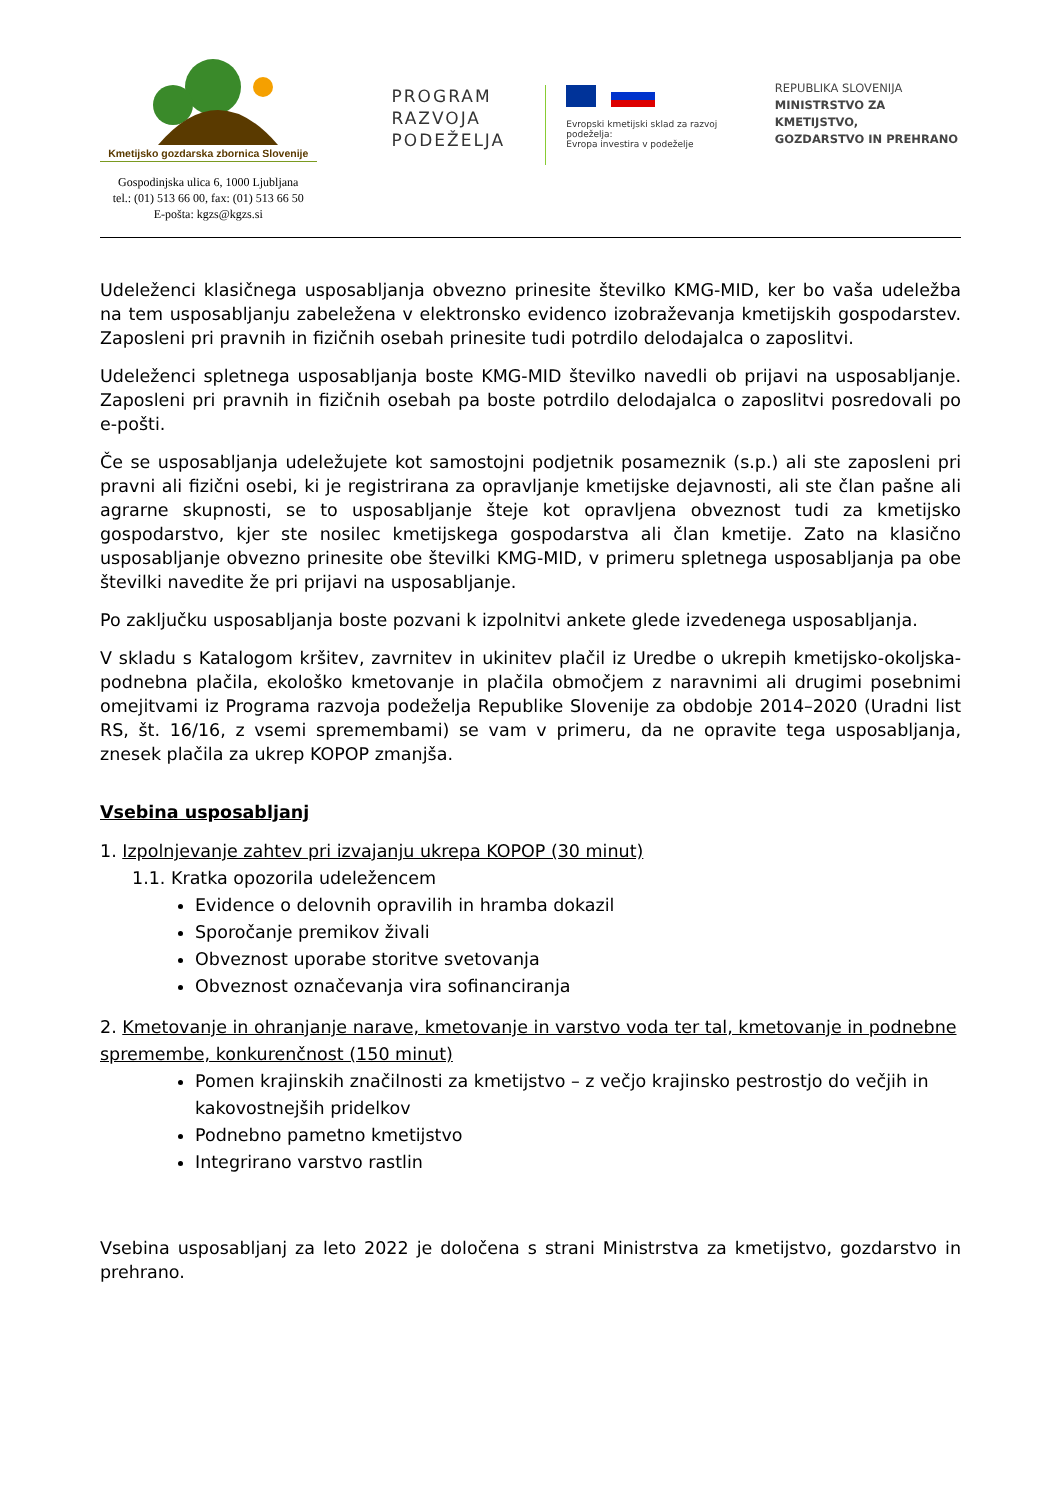Kmetijsko gozdarska zbornica Slovenije
Gospodinjska ulica 6, 1000 Ljubljana
tel.: (01) 513 66 00, fax: (01) 513 66 50
E-pošta: kgzs@kgzs.si
PROGRAM
RAZVOJA
PODEŽELJA
Evropski kmetijski sklad za razvoj podeželja:
Evropa investira v podeželje
REPUBLIKA SLOVENIJA
MINISTRSTVO ZA KMETIJSTVO,
GOZDARSTVO IN PREHRANO
Udeleženci klasičnega usposabljanja obvezno prinesite številko KMG-MID, ker bo vaša udeležba na tem usposabljanju zabeležena v elektronsko evidenco izobraževanja kmetijskih gospodarstev. Zaposleni pri pravnih in fizičnih osebah prinesite tudi potrdilo delodajalca o zaposlitvi.
Udeleženci spletnega usposabljanja boste KMG-MID številko navedli ob prijavi na usposabljanje. Zaposleni pri pravnih in fizičnih osebah pa boste potrdilo delodajalca o zaposlitvi posredovali po e-pošti.
Če se usposabljanja udeležujete kot samostojni podjetnik posameznik (s.p.) ali ste zaposleni pri pravni ali fizični osebi, ki je registrirana za opravljanje kmetijske dejavnosti, ali ste član pašne ali agrarne skupnosti, se to usposabljanje šteje kot opravljena obveznost tudi za kmetijsko gospodarstvo, kjer ste nosilec kmetijskega gospodarstva ali član kmetije. Zato na klasično usposabljanje obvezno prinesite obe številki KMG-MID, v primeru spletnega usposabljanja pa obe številki navedite že pri prijavi na usposabljanje.
Po zaključku usposabljanja boste pozvani k izpolnitvi ankete glede izvedenega usposabljanja.
V skladu s Katalogom kršitev, zavrnitev in ukinitev plačil iz Uredbe o ukrepih kmetijsko-okoljska-podnebna plačila, ekološko kmetovanje in plačila območjem z naravnimi ali drugimi posebnimi omejitvami iz Programa razvoja podeželja Republike Slovenije za obdobje 2014–2020 (Uradni list RS, št. 16/16, z vsemi spremembami) se vam v primeru, da ne opravite tega usposabljanja, znesek plačila za ukrep KOPOP zmanjša.
Vsebina usposabljanj
1. Izpolnjevanje zahtev pri izvajanju ukrepa KOPOP (30 minut)
1.1. Kratka opozorila udeležencem
Evidence o delovnih opravilih in hramba dokazil
Sporočanje premikov živali
Obveznost uporabe storitve svetovanja
Obveznost označevanja vira sofinanciranja
2. Kmetovanje in ohranjanje narave, kmetovanje in varstvo voda ter tal, kmetovanje in podnebne spremembe, konkurenčnost (150 minut)
Pomen krajinskih značilnosti za kmetijstvo – z večjo krajinsko pestrostjo do večjih in kakovostnejših pridelkov
Podnebno pametno kmetijstvo
Integrirano varstvo rastlin
Vsebina usposabljanj za leto 2022 je določena s strani Ministrstva za kmetijstvo, gozdarstvo in prehrano.